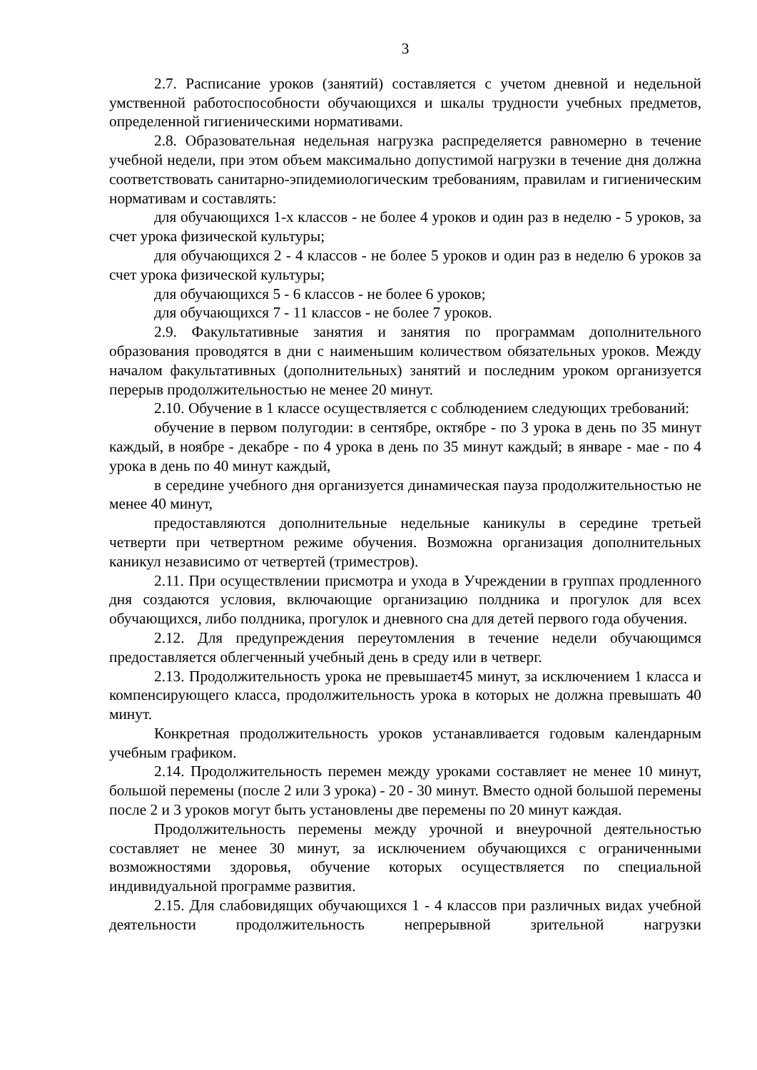3
2.7. Расписание уроков (занятий) составляется с учетом дневной и недельной умственной работоспособности обучающихся и шкалы трудности учебных предметов, определенной гигиеническими нормативами.
2.8. Образовательная недельная нагрузка распределяется равномерно в течение учебной недели, при этом объем максимально допустимой нагрузки в течение дня должна соответствовать санитарно-эпидемиологическим требованиям, правилам и гигиеническим нормативам и составлять:
для обучающихся 1-х классов - не более 4 уроков и один раз в неделю - 5 уроков, за счет урока физической культуры;
для обучающихся 2 - 4 классов - не более 5 уроков и один раз в неделю 6 уроков за счет урока физической культуры;
для обучающихся 5 - 6 классов - не более 6 уроков;
для обучающихся 7 - 11 классов - не более 7 уроков.
2.9. Факультативные занятия и занятия по программам дополнительного образования проводятся в дни с наименьшим количеством обязательных уроков. Между началом факультативных (дополнительных) занятий и последним уроком организуется перерыв продолжительностью не менее 20 минут.
2.10. Обучение в 1 классе осуществляется с соблюдением следующих требований:
обучение в первом полугодии: в сентябре, октябре - по 3 урока в день по 35 минут каждый, в ноябре - декабре - по 4 урока в день по 35 минут каждый; в январе - мае - по 4 урока в день по 40 минут каждый,
в середине учебного дня организуется динамическая пауза продолжительностью не менее 40 минут,
предоставляются дополнительные недельные каникулы в середине третьей четверти при четвертном режиме обучения. Возможна организация дополнительных каникул независимо от четвертей (триместров).
2.11. При осуществлении присмотра и ухода в Учреждении в группах продленного дня создаются условия, включающие организацию полдника и прогулок для всех обучающихся, либо полдника, прогулок и дневного сна для детей первого года обучения.
2.12. Для предупреждения переутомления в течение недели обучающимся предоставляется облегченный учебный день в среду или в четверг.
2.13. Продолжительность урока не превышает45 минут, за исключением 1 класса и компенсирующего класса, продолжительность урока в которых не должна превышать 40 минут.
Конкретная продолжительность уроков устанавливается годовым календарным учебным графиком.
2.14. Продолжительность перемен между уроками составляет не менее 10 минут, большой перемены (после 2 или 3 урока) - 20 - 30 минут. Вместо одной большой перемены после 2 и 3 уроков могут быть установлены две перемены по 20 минут каждая.
Продолжительность перемены между урочной и внеурочной деятельностью составляет не менее 30 минут, за исключением обучающихся с ограниченными возможностями здоровья, обучение которых осуществляется по специальной индивидуальной программе развития.
2.15. Для слабовидящих обучающихся 1 - 4 классов при различных видах учебной деятельности продолжительность непрерывной зрительной нагрузки